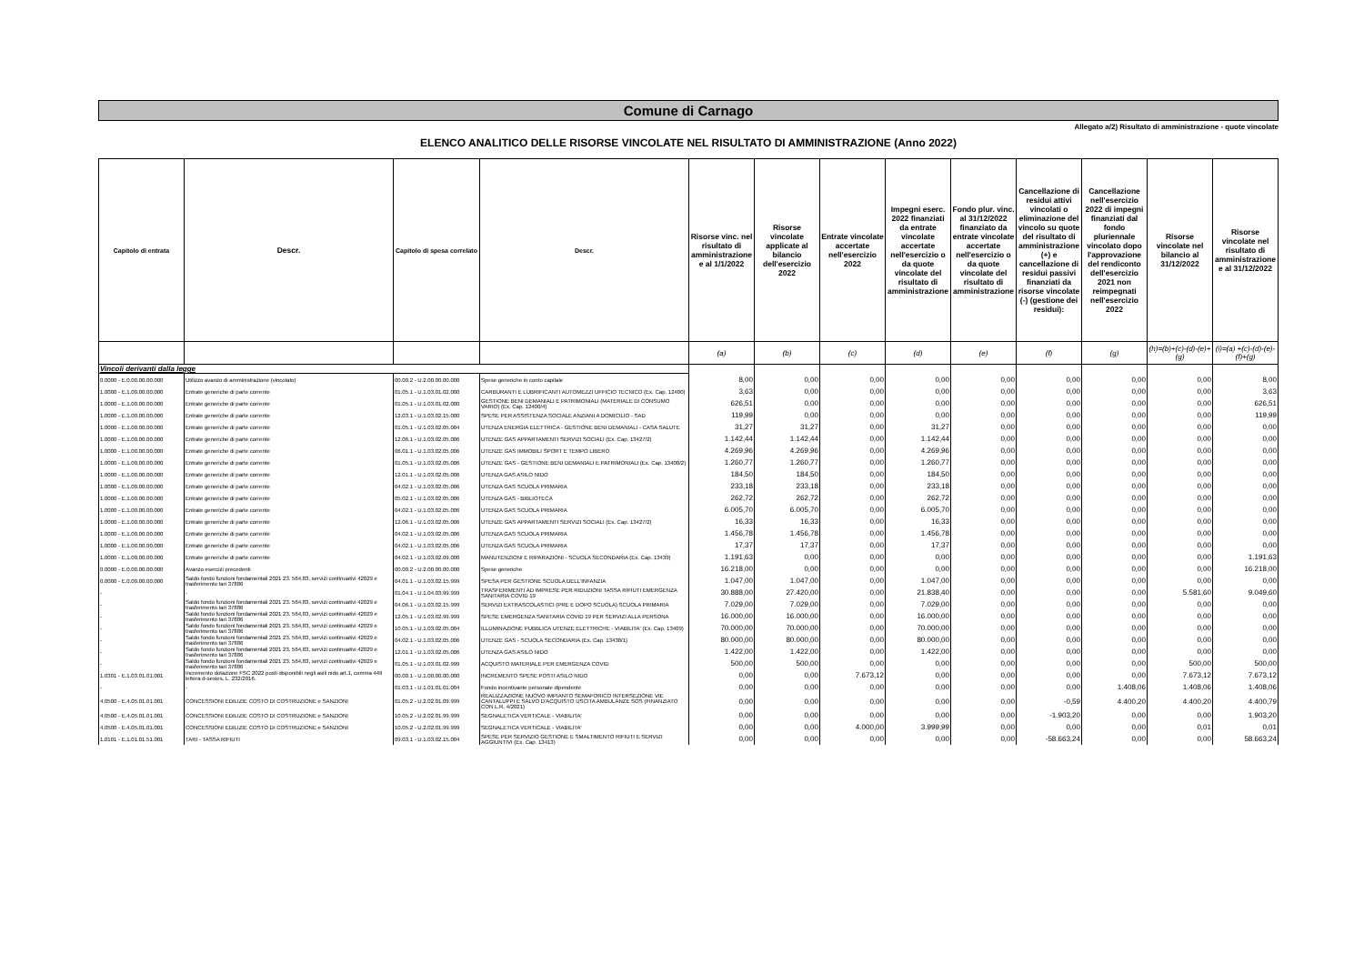Comune di Carnago
Allegato a/2) Risultato di amministrazione - quote vincolate
ELENCO ANALITICO DELLE RISORSE VINCOLATE NEL RISULTATO DI AMMINISTRAZIONE (Anno 2022)
| Capitolo di entrata | Descr. | Capitolo di spesa correlato | Descr. | Risorse vinc. nel risultato di amministrazione e al 1/1/2022 | Risorse vincolate applicate al bilancio dell'esercizio 2022 | Entrate vincolate accertate nell'esercizio 2022 | Impegni eserc. 2022 finanziati da entrate vincolate accertate nell'esercizio o da quote vincolate del risultato di amministrazione | Fondo plur. vinc. al 31/12/2022 finanziato da entrate vincolate accertate nell'esercizio o da quote vincolate del risultato di amministrazione | Cancellazione di residui attivi vincolati o eliminazione del vincolo su quote del risultato di amministrazione (+) e cancellazione di residui passivi finanziati da risorse vincolate (-) (gestione dei residui): | Cancellazione nell'esercizio 2022 di impegni finanziati dal fondo pluriennale vincolato dopo l'approvazione del rendiconto dell'esercizio 2021 non reimpegnati nell'esercizio 2022 | Risorse vincolate nel bilancio al 31/12/2022 | Risorse vincolate nel risultato di amministrazione e al 31/12/2022 |
| --- | --- | --- | --- | --- | --- | --- | --- | --- | --- | --- | --- | --- |
| | | | | (a) | (b) | (c) | (d) | (e) | (f) | (g) | (h)=(b)+(c)-(d)-(e)+(g) | (i)=(a) +(c)-(d)-(e)-(f)+(g) |
| Vincoli derivanti dalla legge | | | | | | | | | | | | |
| 0.0000 - E.0.00.00.00.000 | Utilizzo avanzo di amministrazione (vincolato) | 00.00.2 - U.2.00.00.00.000 | Spese generiche in conto capitale | 8,00 | 0,00 | 0,00 | 0,00 | 0,00 | 0,00 | 0,00 | 0,00 | 8,00 |
| 1.0000 - E.1.00.00.00.000 | Entrate generiche di parte corrente | 01.05.1 - U.1.03.01.02.000 | CARBURANTI E LUBRIFICANTI AUTOMEZZI UFFICIO TECNICO (Ex. Cap. 12400) | 3,63 | 0,00 | 0,00 | 0,00 | 0,00 | 0,00 | 0,00 | 0,00 | 3,63 |
| 1.0000 - E.1.00.00.00.000 | Entrate generiche di parte corrente | 01.05.1 - U.1.03.01.02.000 | GESTIONE BENI DEMANIALI E PATRIMONIALI (MATERIALE DI CONSUMO VARIO) (Ex. Cap. 12400/4) | 626,51 | 0,00 | 0,00 | 0,00 | 0,00 | 0,00 | 0,00 | 0,00 | 626,51 |
| 1.0000 - E.1.00.00.00.000 | Entrate generiche di parte corrente | 12.03.1 - U.1.03.02.15.000 | SPESE PER ASSISTENZA SOCIALE ANZIANI A DOMICILIO - SAD | 119,99 | 0,00 | 0,00 | 0,00 | 0,00 | 0,00 | 0,00 | 0,00 | 119,99 |
| 1.0000 - E.1.00.00.00.000 | Entrate generiche di parte corrente | 01.05.1 - U.1.03.02.05.004 | UTENZA ENERGIA ELETTRICA - GESTIONE BENI DEMANIALI - CASA SALUTE | 31,27 | 31,27 | 0,00 | 31,27 | 0,00 | 0,00 | 0,00 | 0,00 | 0,00 |
| 1.0000 - E.1.00.00.00.000 | Entrate generiche di parte corrente | 12.06.1 - U.1.03.02.05.006 | UTENZE GAS APPARTAMENTI SERVIZI SOCIALI (Ex. Cap. 13427/2) | 1.142,44 | 1.142,44 | 0,00 | 1.142,44 | 0,00 | 0,00 | 0,00 | 0,00 | 0,00 |
| 1.0000 - E.1.00.00.00.000 | Entrate generiche di parte corrente | 06.01.1 - U.1.03.02.05.006 | UTENZE GAS IMMOBILI SPORT E TEMPO LIBERO | 4.269,96 | 4.269,96 | 0,00 | 4.269,96 | 0,00 | 0,00 | 0,00 | 0,00 | 0,00 |
| 1.0000 - E.1.00.00.00.000 | Entrate generiche di parte corrente | 01.05.1 - U.1.03.02.05.006 | UTENZE GAS - GESTIONE BENI DEMANIALI E PATRIMONIALI (Ex. Cap. 13400/2) | 1.260,77 | 1.260,77 | 0,00 | 1.260,77 | 0,00 | 0,00 | 0,00 | 0,00 | 0,00 |
| 1.0000 - E.1.00.00.00.000 | Entrate generiche di parte corrente | 12.01.1 - U.1.03.02.05.006 | UTENZA GAS ASILO NIDO | 184,50 | 184,50 | 0,00 | 184,50 | 0,00 | 0,00 | 0,00 | 0,00 | 0,00 |
| 1.0000 - E.1.00.00.00.000 | Entrate generiche di parte corrente | 04.02.1 - U.1.03.02.05.006 | UTENZA GAS SCUOLA PRIMARIA | 233,18 | 233,18 | 0,00 | 233,18 | 0,00 | 0,00 | 0,00 | 0,00 | 0,00 |
| 1.0000 - E.1.00.00.00.000 | Entrate generiche di parte corrente | 05.02.1 - U.1.03.02.05.006 | UTENZA GAS - BIBLIOTECA | 262,72 | 262,72 | 0,00 | 262,72 | 0,00 | 0,00 | 0,00 | 0,00 | 0,00 |
| 1.0000 - E.1.00.00.00.000 | Entrate generiche di parte corrente | 04.02.1 - U.1.03.02.05.006 | UTENZA GAS SCUOLA PRIMARIA | 6.005,70 | 6.005,70 | 0,00 | 6.005,70 | 0,00 | 0,00 | 0,00 | 0,00 | 0,00 |
| 1.0000 - E.1.00.00.00.000 | Entrate generiche di parte corrente | 12.06.1 - U.1.03.02.05.006 | UTENZE GAS APPARTAMENTI SERVIZI SOCIALI (Ex. Cap. 13427/2) | 16,33 | 16,33 | 0,00 | 16,33 | 0,00 | 0,00 | 0,00 | 0,00 | 0,00 |
| 1.0000 - E.1.00.00.00.000 | Entrate generiche di parte corrente | 04.02.1 - U.1.03.02.05.006 | UTENZA GAS SCUOLA PRIMARIA | 1.456,78 | 1.456,78 | 0,00 | 1.456,78 | 0,00 | 0,00 | 0,00 | 0,00 | 0,00 |
| 1.0000 - E.1.00.00.00.000 | Entrate generiche di parte corrente | 04.02.1 - U.1.03.02.05.006 | UTENZA GAS SCUOLA PRIMARIA | 17,37 | 17,37 | 0,00 | 17,37 | 0,00 | 0,00 | 0,00 | 0,00 | 0,00 |
| 1.0000 - E.1.00.00.00.000 | Entrate generiche di parte corrente | 04.02.1 - U.1.03.02.09.000 | MANUTENZIONI E RIPARAZIONI - SCUOLA SECONDARIA (Ex. Cap. 13439) | 1.191,63 | 0,00 | 0,00 | 0,00 | 0,00 | 0,00 | 0,00 | 0,00 | 1.191,63 |
| 0.0000 - E.0.00.00.00.000 | Avanzo esercizi precedenti | 00.00.2 - U.2.00.00.00.000 | Spese generiche | 16.218,00 | 0,00 | 0,00 | 0,00 | 0,00 | 0,00 | 0,00 | 0,00 | 16.218,00 |
| 0.0000 - E.0.00.00.00.000 | Saldo fondo funzioni fondamentali 2021 23. 564,83, servizi continuativi 42029 e trasferimento tari 37886 | 04.01.1 - U.1.03.02.15.999 | SPESA PER GESTIONE SCUOLA DELL'INFANZIA | 1.047,00 | 1.047,00 | 0,00 | 1.047,00 | 0,00 | 0,00 | 0,00 | 0,00 | 0,00 |
| - | - | 01.04.1 - U.1.04.03.99.999 | TRASFERIMENTI AD IMPRESE PER RIDUZIONI TASSA RIFIUTI EMERGENZA SANITARIA COVID 19 | 30.888,00 | 27.420,00 | 0,00 | 21.838,40 | 0,00 | 0,00 | 0,00 | 5.581,60 | 9.049,60 |
| - | Saldo fondo funzioni fondamentali 2021 23. 564,83, servizi continuativi 42029 e trasferimento tari 37886 | 04.06.1 - U.1.03.02.15.999 | SERVIZI EXTRASCOLASTICI (PRE E DOPO SCUOLA) SCUOLA PRIMARIA | 7.029,00 | 7.029,00 | 0,00 | 7.029,00 | 0,00 | 0,00 | 0,00 | 0,00 | 0,00 |
| - | Saldo fondo funzioni fondamentali 2021 23. 564,83, servizi continuativi 42029 e trasferimento tari 37886 | 12.05.1 - U.1.03.02.99.999 | SPESE EMERGENZA SANITARIA COVID 19 PER SERVIZI ALLA PERSONA | 16.000,00 | 16.000,00 | 0,00 | 16.000,00 | 0,00 | 0,00 | 0,00 | 0,00 | 0,00 |
| - | Saldo fondo funzioni fondamentali 2021 23. 564,83, servizi continuativi 42029 e trasferimento tari 37886 | 10.05.1 - U.1.03.02.05.004 | ILLUMINAZIONE PUBBLICA UTENZE ELETTRICHE - VIABILITA' (Ex. Cap. 13409) | 70.000,00 | 70.000,00 | 0,00 | 70.000,00 | 0,00 | 0,00 | 0,00 | 0,00 | 0,00 |
| - | Saldo fondo funzioni fondamentali 2021 23. 564,83, servizi continuativi 42029 e trasferimento tari 37886 | 04.02.1 - U.1.03.02.05.006 | UTENZE GAS - SCUOLA SECONDARIA (Ex. Cap. 13438/1) | 80.000,00 | 80.000,00 | 0,00 | 80.000,00 | 0,00 | 0,00 | 0,00 | 0,00 | 0,00 |
| - | Saldo fondo funzioni fondamentali 2021 23. 564,83, servizi continuativi 42029 e trasferimento tari 37886 | 12.01.1 - U.1.03.02.05.006 | UTENZA GAS ASILO NIDO | 1.422,00 | 1.422,00 | 0,00 | 1.422,00 | 0,00 | 0,00 | 0,00 | 0,00 | 0,00 |
| - | Saldo fondo funzioni fondamentali 2021 23. 564,83, servizi continuativi 42029 e trasferimento tari 37886 | 01.05.1 - U.1.03.01.02.999 | ACQUISTO MATERIALE PER EMERGENZA COVID | 500,00 | 500,00 | 0,00 | 0,00 | 0,00 | 0,00 | 0,00 | 500,00 | 500,00 |
| 1.0301 - E.1.03.01.01.001 | Incremento dotazione FSC 2022 posti disponibili negli asili nido art.1, comma 449 lettera d-sexies, L. 232/2016. | 00.00.1 - U.1.00.00.00.000 | INCREMENTO SPESE POSTI ASILO NIDO | 0,00 | 0,00 | 7.673,12 | 0,00 | 0,00 | 0,00 | 0,00 | 7.673,12 | 7.673,12 |
| - | - | 01.03.1 - U.1.01.01.01.004 | Fondo incentivante personale dipendente | 0,00 | 0,00 | 0,00 | 0,00 | 0,00 | 0,00 | 1.408,06 | 1.408,06 | 1.408,06 |
| 4.0500 - E.4.05.01.01.001 | CONCESSIONI EDILIZIE COSTO DI COSTRUZIONE e SANZIONI | 01.05.2 - U.2.02.01.09.999 | REALIZZAZIONE NUOVO IMPIANTO SEMAFORICO INTERSEZIONE VIE CANTALUPPI E SALVO D'ACQUISTO USCITA AMBULANZE SOS (FINANZIATO CON L.R. 4/2021) | 0,00 | 0,00 | 0,00 | 0,00 | 0,00 | -0,59 | 4.400,20 | 4.400,20 | 4.400,79 |
| 4.0500 - E.4.05.01.01.001 | CONCESSIONI EDILIZIE COSTO DI COSTRUZIONE e SANZIONI | 10.05.2 - U.2.02.01.99.999 | SEGNALETICA VERTICALE - VIABILITA' | 0,00 | 0,00 | 0,00 | 0,00 | 0,00 | -1.903,20 | 0,00 | 0,00 | 1.903,20 |
| 4.0500 - E.4.05.01.01.001 | CONCESSIONI EDILIZIE COSTO DI COSTRUZIONE e SANZIONI | 10.05.2 - U.2.02.01.99.999 | SEGNALETICA VERTICALE - VIABILITA' | 0,00 | 0,00 | 4.000,00 | 3.999,99 | 0,00 | 0,00 | 0,00 | 0,01 | 0,01 |
| 1.0101 - E.1.01.01.51.001 | TARI - TASSA RIFIUTI | 09.03.1 - U.1.03.02.15.004 | SPESE PER SERVIZIO GESTIONE E SMALTIMENTO RIFIUTI E SERVIZI AGGIUNTIVI (Ex. Cap. 13413) | 0,00 | 0,00 | 0,00 | 0,00 | 0,00 | -58.663,24 | 0,00 | 0,00 | 58.663,24 |